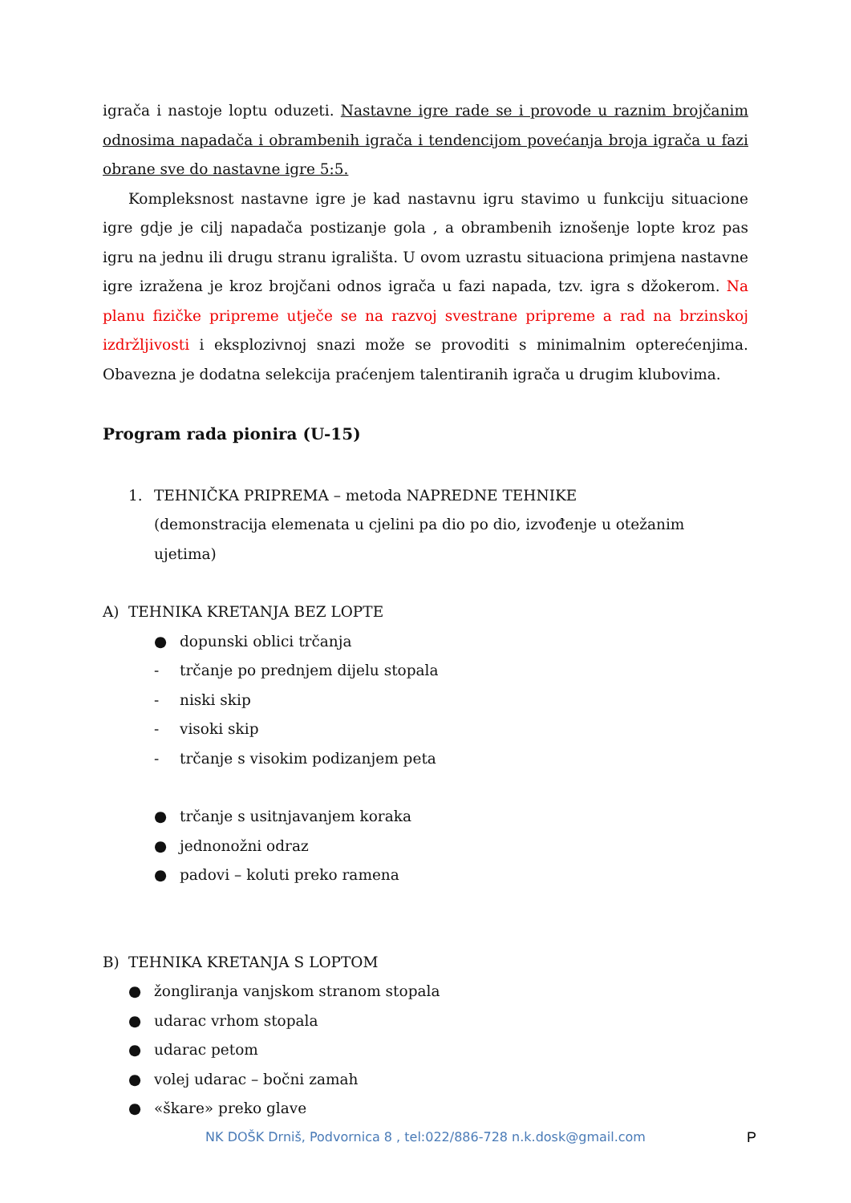igrača i nastoje loptu oduzeti. Nastavne igre rade se i provode u raznim brojčanim odnosima napadača i obrambenih igrača i tendencijom povećanja broja igrača u fazi obrane sve do nastavne igre 5:5.
Kompleksnost nastavne igre je kad nastavnu igru stavimo u funkciju situacione igre gdje je cilj napadača postizanje gola , a obrambenih iznošenje lopte kroz pas igru na jednu ili drugu stranu igrališta. U ovom uzrastu situaciona primjena nastavne igre izražena je kroz brojčani odnos igrača u fazi napada, tzv. igra s džokerom. Na planu fizičke pripreme utječe se na razvoj svestrane pripreme a rad na brzinskoj izdržljivosti i eksplozivnoj snazi može se provoditi s minimalnim opterećenjima. Obavezna je dodatna selekcija praćenjem talentiranih igrača u drugim klubovima.
Program rada pionira (U-15)
1. TEHNIČKA PRIPREMA – metoda NAPREDNE TEHNIKE
(demonstracija elemenata u cjelini pa dio po dio, izvođenje u otežanim ujetima)
A) TEHNIKA KRETANJA BEZ LOPTE
● dopunski oblici trčanja
- trčanje po prednjem dijelu stopala
- niski skip
- visoki skip
- trčanje s visokim podizanjem peta
● trčanje s usitnjavanjem koraka
● jednonožni odraz
● padovi – koluti preko ramena
B) TEHNIKA KRETANJA S LOPTOM
● žongliranja vanjskom stranom stopala
● udarac vrhom stopala
● udarac petom
● volej udarac – bočni zamah
● «škare» preko glave
NK DOŠK Drniš, Podvornica 8 , tel:022/886-728 n.k.dosk@gmail.com
P